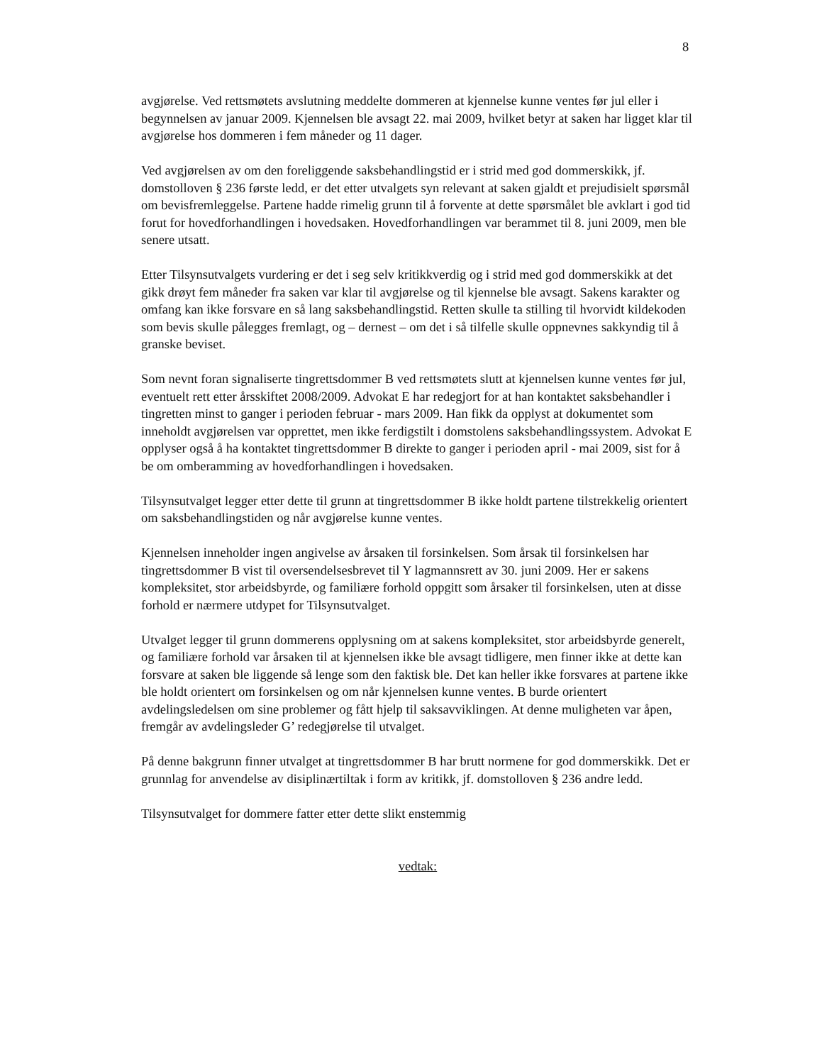8
avgjørelse. Ved rettsmøtets avslutning meddelte dommeren at kjennelse kunne ventes før jul eller i begynnelsen av januar 2009. Kjennelsen ble avsagt 22. mai 2009, hvilket betyr at saken har ligget klar til avgjørelse hos dommeren i fem måneder og 11 dager.
Ved avgjørelsen av om den foreliggende saksbehandlingstid er i strid med god dommerskikk, jf. domstolloven § 236 første ledd, er det etter utvalgets syn relevant at saken gjaldt et prejudisielt spørsmål om bevisfremleggelse. Partene hadde rimelig grunn til å forvente at dette spørsmålet ble avklart i god tid forut for hovedforhandlingen i hovedsaken. Hovedforhandlingen var berammet til 8. juni 2009, men ble senere utsatt.
Etter Tilsynsutvalgets vurdering er det i seg selv kritikkverdig og i strid med god dommerskikk at det gikk drøyt fem måneder fra saken var klar til avgjørelse og til kjennelse ble avsagt. Sakens karakter og omfang kan ikke forsvare en så lang saksbehandlingstid. Retten skulle ta stilling til hvorvidt kildekoden som bevis skulle pålegges fremlagt, og – dernest – om det i så tilfelle skulle oppnevnes sakkyndig til å granske beviset.
Som nevnt foran signaliserte tingrettsdommer B ved rettsmøtets slutt at kjennelsen kunne ventes før jul, eventuelt rett etter årsskiftet 2008/2009. Advokat E har redegjort for at han kontaktet saksbehandler i tingretten minst to ganger i perioden februar - mars 2009. Han fikk da opplyst at dokumentet som inneholdt avgjørelsen var opprettet, men ikke ferdigstilt i domstolens saksbehandlingssystem. Advokat E opplyser også å ha kontaktet tingrettsdommer B direkte to ganger i perioden april - mai 2009, sist for å be om omberamming av hovedforhandlingen i hovedsaken.
Tilsynsutvalget legger etter dette til grunn at tingrettsdommer B ikke holdt partene tilstrekkelig orientert om saksbehandlingstiden og når avgjørelse kunne ventes.
Kjennelsen inneholder ingen angivelse av årsaken til forsinkelsen. Som årsak til forsinkelsen har tingrettsdommer B vist til oversendelsesbrevet til Y lagmannsrett av 30. juni 2009. Her er sakens kompleksitet, stor arbeidsbyrde, og familiære forhold oppgitt som årsaker til forsinkelsen, uten at disse forhold er nærmere utdypet for Tilsynsutvalget.
Utvalget legger til grunn dommerens opplysning om at sakens kompleksitet, stor arbeidsbyrde generelt, og familiære forhold var årsaken til at kjennelsen ikke ble avsagt tidligere, men finner ikke at dette kan forsvare at saken ble liggende så lenge som den faktisk ble. Det kan heller ikke forsvares at partene ikke ble holdt orientert om forsinkelsen og om når kjennelsen kunne ventes. B burde orientert avdelingsledelsen om sine problemer og fått hjelp til saksavviklingen. At denne muligheten var åpen, fremgår av avdelingsleder G’ redegjørelse til utvalget.
På denne bakgrunn finner utvalget at tingrettsdommer B har brutt normene for god dommerskikk. Det er grunnlag for anvendelse av disiplinærtiltak i form av kritikk, jf. domstolloven § 236 andre ledd.
Tilsynsutvalget for dommere fatter etter dette slikt enstemmig
vedtak: